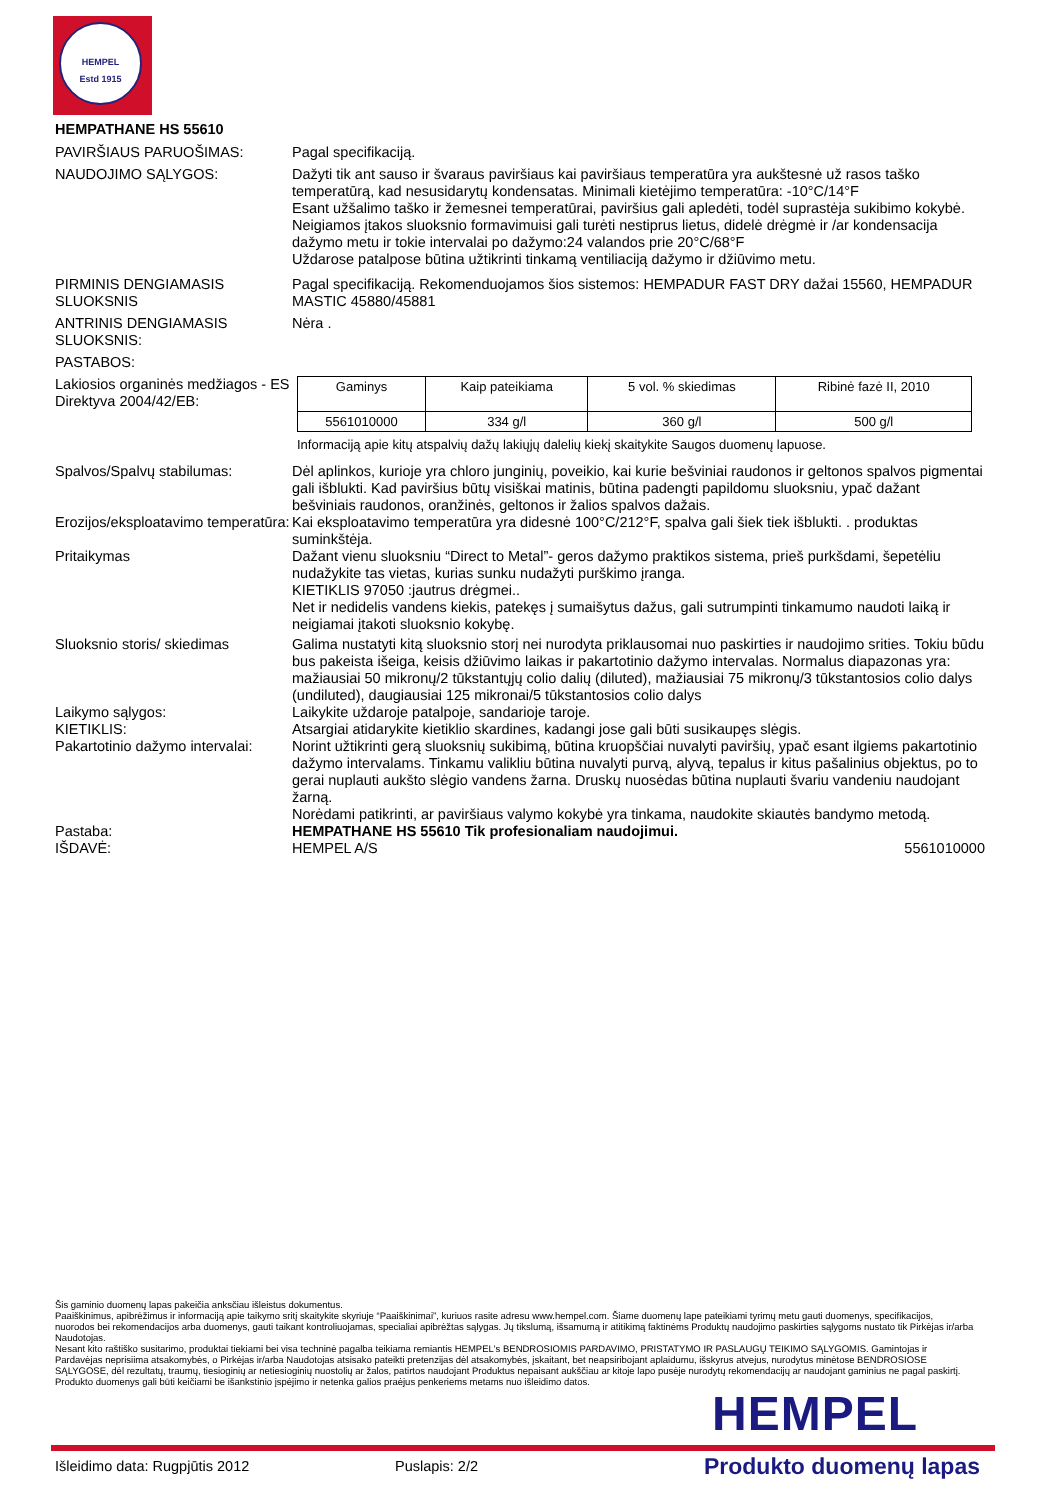HEMPEL
Estd 1915
HEMPATHANE HS 55610
PAVIRŠIAUS PARUOŠIMAS: Pagal specifikaciją.
NAUDOJIMO SĄLYGOS: Dažyti tik ant sauso ir švaraus paviršiaus kai paviršiaus temperatūra yra aukštesnė už rasos taško temperatūrą, kad nesusidarytų kondensatas. Minimali kietėjimo temperatūra: -10°C/14°F
Esant užšalimo taško ir žemesnei temperatūrai, paviršius gali apledėti, todėl suprastėja sukibimo kokybė.
Neigiamos įtakos sluoksnio formavimuisi gali turėti nestiprus lietus, didelė drėgmė ir /ar kondensacija dažymo metu ir tokie intervalai po dažymo:24 valandos prie 20°C/68°F
Uždarose patalpose būtina užtikrinti tinkamą ventiliaciją dažymo ir džiūvimo metu.
PIRMINIS DENGIAMASIS SLUOKSNIS
Pagal specifikaciją. Rekomenduojamos šios sistemos: HEMPADUR FAST DRY dažai 15560, HEMPADUR MASTIC 45880/45881
ANTRINIS DENGIAMASIS SLUOKSNIS:
Nėra .
PASTABOS:
Lakiosios organinės medžiagos - ES Direktyva 2004/42/EB:
| Gaminys | Kaip pateikiama | 5 vol. % skiedimas | Ribinė fazė II, 2010 |
| --- | --- | --- | --- |
| 5561010000 | 334 g/l | 360 g/l | 500 g/l |
Informaciją apie kitų atspalvių dažų lakiųjų dalelių kiekį skaitykite Saugos duomenų lapuose.
Spalvos/Spalvų stabilumas: Dėl aplinkos, kurioje yra chloro junginių, poveikio, kai kurie bešviniai raudonos ir geltonos spalvos pigmentai gali išblukti. Kad paviršius būtų visiškai matinis, būtina padengti papildomu sluoksniu, ypač dažant bešviniais raudonos, oranžinės, geltonos ir žalios spalvos dažais.
Erozijos/eksploatavimo temperatūra:
Kai eksploatavimo temperatūra yra didesnė 100°C/212°F, spalva gali šiek tiek išblukti. . produktas suminkštėja.
Pritaikymas Dažant vienu sluoksniu “Direct to Metal”- geros dažymo praktikos sistema, prieš purkšdami, šepetėliu nudažykite tas vietas, kurias sunku nudažyti purškimo įranga.
KIETIKLIS 97050 :jautrus drėgmei..
Net ir nedidelis vandens kiekis, patekęs į sumaišytus dažus, gali sutrumpinti tinkamumo naudoti laiką ir neigiamai įtakoti sluoksnio kokybę.
Sluoksnio storis/ skiedimas Galima nustatyti kitą sluoksnio storį nei nurodyta priklausomai nuo paskirties ir naudojimo srities. Tokiu būdu bus pakeista išeiga, keisis džiūvimo laikas ir pakartotinio dažymo intervalas. Normalus diapazonas yra: mažiausiai 50 mikronų/2 tūkstantųjų colio dalių (diluted), mažiausiai 75 mikronų/3 tūkstantosios colio dalys (undiluted), daugiausiai 125 mikronai/5 tūkstantosios colio dalys
Laikymo sąlygos: Laikykite uždaroje patalpoje, sandarioje taroje.
KIETIKLIS: Atsargiai atidarykite kietiklio skardines, kadangi jose gali būti susikaupęs slėgis.
Pakartotinio dažymo intervalai:
Norint užtikrinti gerą sluoksnių sukibimą, būtina kruopščiai nuvalyti paviršių, ypač esant ilgiems pakartotinio dažymo intervalams. Tinkamu valikliu būtina nuvalyti purvą, alyvą, tepalus ir kitus pašalinius objektus, po to gerai nuplauti aukšto slėgio vandens žarna. Druskų nuosėdas būtina nuplauti švariu vandeniu naudojant žarną.
Norėdami patikrinti, ar paviršiaus valymo kokybė yra tinkama, naudokite skiautės bandymo metodą.
Pastaba: HEMPATHANE HS 55610 Tik profesionaliam naudojimui.
IŠDAVĖ: HEMPEL A/S 5561010000
Šis gaminio duomenų lapas pakeičia anksčiau išleistus dokumentus.
Paaiškinimus, apibrėžimus ir informaciją apie taikymo sritį skaitykite skyriuje “Paaiškinimai”, kuriuos rasite adresu www.hempel.com. Šiame duomenų lape pateikiami tyrimų metu gauti duomenys, specifikacijos, nuorodos bei rekomendacijos arba duomenys, gauti taikant kontroliuojamas, specialiai apibrėžtas sąlygas. Jų tikslumą, išsamumą ir atitikimą faktinėms Produktų naudojimo paskirties sąlygoms nustato tik Pirkėjas ir/arba Naudotojas.
Nesant kito raštiško susitarimo, produktai tiekiami bei visa techninė pagalba teikiama remiantis HEMPEL's BENDROSIOMIS PARDAVIMO, PRISTATYMO IR PASLAUGŲ TEIKIMO SĄLYGOMIS. Gamintojas ir Pardavėjas neprisiima atsakomybės, o Pirkėjas ir/arba Naudotojas atsisako pateikti pretenzijas dėl atsakomybės, įskaitant, bet neapsiribojant aplaidumu, išskyrus atvejus, nurodytus minėtose BENDROSIOSE SĄLYGOSE, dėl rezultatų, traumų, tiesioginių ar netiesioginių nuostolių ar žalos, patirtos naudojant Produktus nepaisant aukščiau ar kitoje lapo pusėje nurodytų rekomendacijų ar naudojant gaminius ne pagal paskirtį. Produkto duomenys gali būti keičiami be išankstinio įspėjimo ir netenka galios praėjus penkeriems metams nuo išleidimo datos.
HEMPEL
Išleidimo data: Rugpjūtis 2012 Puslapis: 2/2 Produkto duomenų lapas